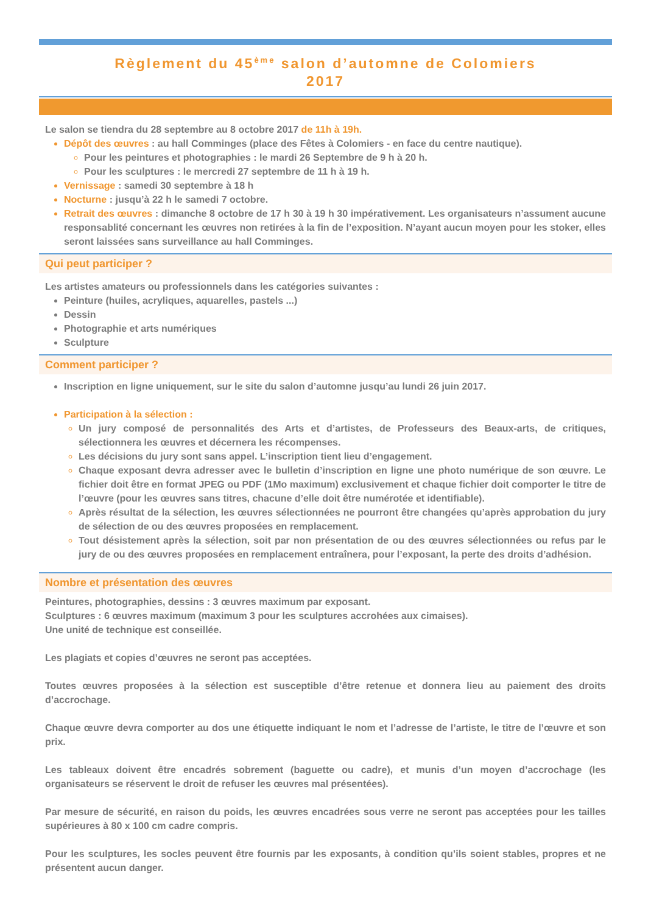Règlement du 45<sup>ème</sup> salon d’automne de Colomiers
2017
Le salon se tiendra du 28 septembre au 8 octobre 2017 de 11h à 19h.
Dépôt des œuvres : au hall Comminges (place des Fêtes à Colomiers - en face du centre nautique).
Pour les peintures et photographies : le mardi 26 Septembre de 9 h à 20 h.
Pour les sculptures : le mercredi 27 septembre de 11 h à 19 h.
Vernissage : samedi 30 septembre à 18 h
Nocturne : jusqu’à 22 h le samedi 7 octobre.
Retrait des œuvres : dimanche 8 octobre de 17 h 30 à 19 h 30 impérativement. Les organisateurs n’assument aucune responsablité concernant les œuvres non retirées à la fin de l’exposition. N’ayant aucun moyen pour les stoker, elles seront laissées sans surveillance au hall Comminges.
Qui peut participer ?
Les artistes amateurs ou professionnels dans les catégories suivantes :
Peinture (huiles, acryliques, aquarelles, pastels ...)
Dessin
Photographie et arts numériques
Sculpture
Comment participer ?
Inscription en ligne uniquement, sur le site du salon d’automne jusqu’au lundi 26 juin 2017.
Participation à la sélection :
Un jury composé de personnalités des Arts et d’artistes, de Professeurs des Beaux-arts, de critiques, sélectionnera les œuvres et décernera les récompenses.
Les décisions du jury sont sans appel. L’inscription tient lieu d’engagement.
Chaque exposant devra adresser avec le bulletin d’inscription en ligne une photo numérique de son œuvre. Le fichier doit être en format JPEG ou PDF (1Mo maximum) exclusivement et chaque fichier doit comporter le titre de l’œuvre (pour les œuvres sans titres, chacune d’elle doit être numérotée et identifiable).
Après résultat de la sélection, les œuvres sélectionnées ne pourront être changées qu’après approbation du jury de sélection de ou des œuvres proposées en remplacement.
Tout désistement après la sélection, soit par non présentation de ou des œuvres sélectionnées ou refus par le jury de ou des œuvres proposées en remplacement entraînera, pour l’exposant, la perte des droits d’adhésion.
Nombre et présentation des œuvres
Peintures, photographies, dessins : 3 œuvres maximum par exposant.
Sculptures : 6 œuvres maximum (maximum 3 pour les sculptures accrohées aux cimaises).
Une unité de technique est conseillée.
Les plagiats et copies d’œuvres ne seront pas acceptées.
Toutes œuvres proposées à la sélection est susceptible d’être retenue et donnera lieu au paiement des droits d’accrochage.
Chaque œuvre devra comporter au dos une étiquette indiquant le nom et l’adresse de l’artiste, le titre de l’œuvre et son prix.
Les tableaux doivent être encadrés sobrement (baguette ou cadre), et munis d’un moyen d’accrochage (les organisateurs se réservent le droit de refuser les œuvres mal présentées).
Par mesure de sécurité, en raison du poids, les œuvres encadrées sous verre ne seront pas acceptées pour les tailles supérieures à 80 x 100 cm cadre compris.
Pour les sculptures, les socles peuvent être fournis par les exposants, à condition qu’ils soient stables, propres et ne présentent aucun danger.